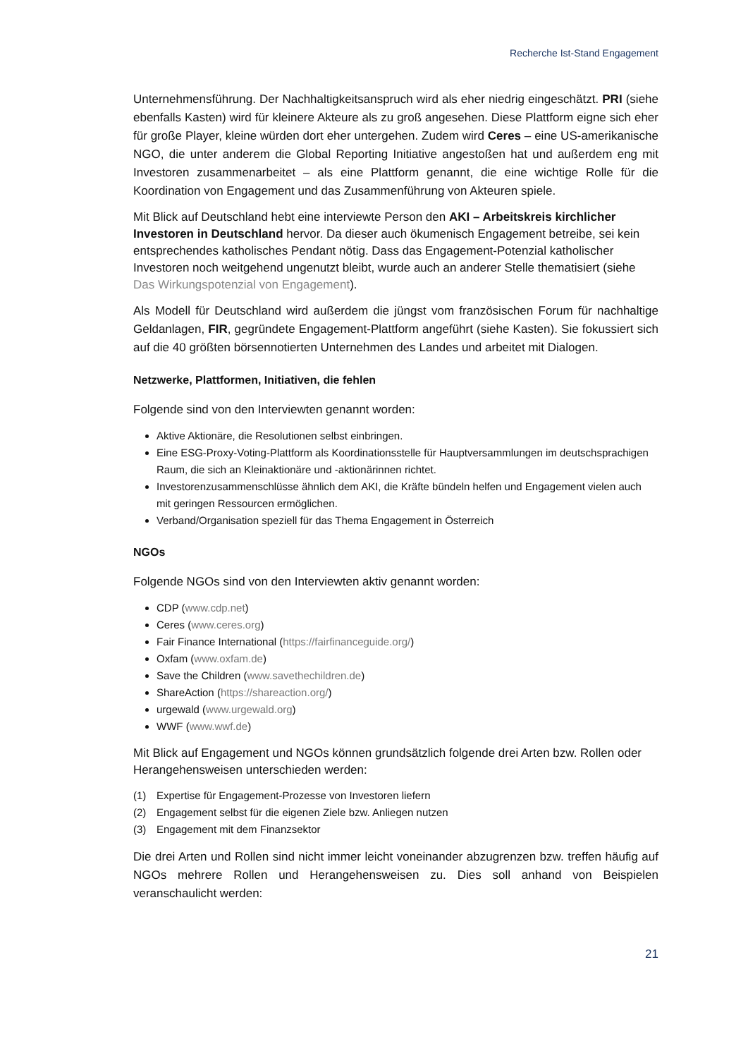Recherche Ist-Stand Engagement
Unternehmensführung. Der Nachhaltigkeitsanspruch wird als eher niedrig eingeschätzt. PRI (siehe ebenfalls Kasten) wird für kleinere Akteure als zu groß angesehen. Diese Plattform eigne sich eher für große Player, kleine würden dort eher untergehen. Zudem wird Ceres – eine US-amerikanische NGO, die unter anderem die Global Reporting Initiative angestoßen hat und außerdem eng mit Investoren zusammenarbeitet – als eine Plattform genannt, die eine wichtige Rolle für die Koordination von Engagement und das Zusammenführung von Akteuren spiele.
Mit Blick auf Deutschland hebt eine interviewte Person den AKI – Arbeitskreis kirchlicher Investoren in Deutschland hervor. Da dieser auch ökumenisch Engagement betreibe, sei kein entsprechendes katholisches Pendant nötig. Dass das Engagement-Potenzial katholischer Investoren noch weitgehend ungenutzt bleibt, wurde auch an anderer Stelle thematisiert (siehe Das Wirkungspotenzial von Engagement).
Als Modell für Deutschland wird außerdem die jüngst vom französischen Forum für nachhaltige Geldanlagen, FIR, gegründete Engagement-Plattform angeführt (siehe Kasten). Sie fokussiert sich auf die 40 größten börsennotierten Unternehmen des Landes und arbeitet mit Dialogen.
Netzwerke, Plattformen, Initiativen, die fehlen
Folgende sind von den Interviewten genannt worden:
Aktive Aktionäre, die Resolutionen selbst einbringen.
Eine ESG-Proxy-Voting-Plattform als Koordinationsstelle für Hauptversammlungen im deutschsprachigen Raum, die sich an Kleinaktionäre und -aktionärinnen richtet.
Investorenzusammenschlüsse ähnlich dem AKI, die Kräfte bündeln helfen und Engagement vielen auch mit geringen Ressourcen ermöglichen.
Verband/Organisation speziell für das Thema Engagement in Österreich
NGOs
Folgende NGOs sind von den Interviewten aktiv genannt worden:
CDP (www.cdp.net)
Ceres (www.ceres.org)
Fair Finance International (https://fairfinanceguide.org/)
Oxfam (www.oxfam.de)
Save the Children (www.savethechildren.de)
ShareAction (https://shareaction.org/)
urgewald (www.urgewald.org)
WWF (www.wwf.de)
Mit Blick auf Engagement und NGOs können grundsätzlich folgende drei Arten bzw. Rollen oder Herangehensweisen unterschieden werden:
(1) Expertise für Engagement-Prozesse von Investoren liefern
(2) Engagement selbst für die eigenen Ziele bzw. Anliegen nutzen
(3) Engagement mit dem Finanzsektor
Die drei Arten und Rollen sind nicht immer leicht voneinander abzugrenzen bzw. treffen häufig auf NGOs mehrere Rollen und Herangehensweisen zu. Dies soll anhand von Beispielen veranschaulicht werden:
21